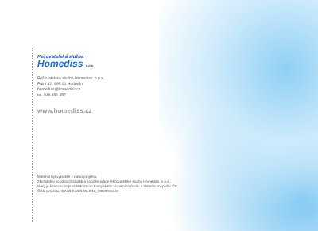Pečovatelská služba
Homediss o.p.s.
Pečovatelská služba Homediss, o.p.s.
Polní 12, 695 01 Hodonín
homediss@homediss.cz
tel. 518 352 357
www.homediss.cz
Materiál byl vytvořen v rámci projektu:
Zkvalitnění sociálních služeb a sociální práce Pečovatelské služby Homediss, o.p.s.,
který je financován prostřednictvím Evropského sociálního fondu a státního rozpočtu ČR.
Číslo projektu: CZ.03.2.63/0.0/0.0/19_098/0015247